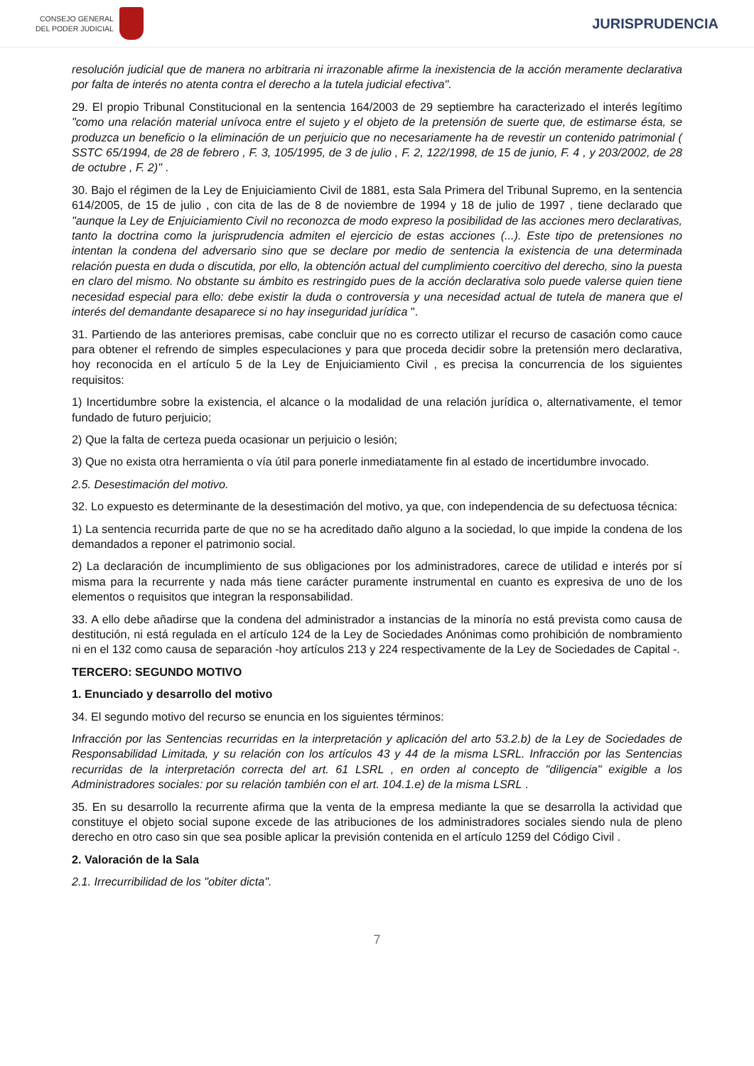CONSEJO GENERAL
DEL PODER JUDICIAL
JURISPRUDENCIA
resolución judicial que de manera no arbitraria ni irrazonable afirme la inexistencia de la acción meramente declarativa por falta de interés no atenta contra el derecho a la tutela judicial efectiva".
29. El propio Tribunal Constitucional en la sentencia 164/2003 de 29 septiembre ha caracterizado el interés legítimo "como una relación material unívoca entre el sujeto y el objeto de la pretensión de suerte que, de estimarse ésta, se produzca un beneficio o la eliminación de un perjuicio que no necesariamente ha de revestir un contenido patrimonial ( SSTC 65/1994, de 28 de febrero , F. 3, 105/1995, de 3 de julio , F. 2, 122/1998, de 15 de junio, F. 4 , y 203/2002, de 28 de octubre , F. 2)" .
30. Bajo el régimen de la Ley de Enjuiciamiento Civil de 1881, esta Sala Primera del Tribunal Supremo, en la sentencia 614/2005, de 15 de julio , con cita de las de 8 de noviembre de 1994 y 18 de julio de 1997 , tiene declarado que "aunque la Ley de Enjuiciamiento Civil no reconozca de modo expreso la posibilidad de las acciones mero declarativas, tanto la doctrina como la jurisprudencia admiten el ejercicio de estas acciones (...). Este tipo de pretensiones no intentan la condena del adversario sino que se declare por medio de sentencia la existencia de una determinada relación puesta en duda o discutida, por ello, la obtención actual del cumplimiento coercitivo del derecho, sino la puesta en claro del mismo. No obstante su ámbito es restringido pues de la acción declarativa solo puede valerse quien tiene necesidad especial para ello: debe existir la duda o controversia y una necesidad actual de tutela de manera que el interés del demandante desaparece si no hay inseguridad jurídica ".
31. Partiendo de las anteriores premisas, cabe concluir que no es correcto utilizar el recurso de casación como cauce para obtener el refrendo de simples especulaciones y para que proceda decidir sobre la pretensión mero declarativa, hoy reconocida en el artículo 5 de la Ley de Enjuiciamiento Civil , es precisa la concurrencia de los siguientes requisitos:
1) Incertidumbre sobre la existencia, el alcance o la modalidad de una relación jurídica o, alternativamente, el temor fundado de futuro perjuicio;
2) Que la falta de certeza pueda ocasionar un perjuicio o lesión;
3) Que no exista otra herramienta o vía útil para ponerle inmediatamente fin al estado de incertidumbre invocado.
2.5. Desestimación del motivo.
32. Lo expuesto es determinante de la desestimación del motivo, ya que, con independencia de su defectuosa técnica:
1) La sentencia recurrida parte de que no se ha acreditado daño alguno a la sociedad, lo que impide la condena de los demandados a reponer el patrimonio social.
2) La declaración de incumplimiento de sus obligaciones por los administradores, carece de utilidad e interés por sí misma para la recurrente y nada más tiene carácter puramente instrumental en cuanto es expresiva de uno de los elementos o requisitos que integran la responsabilidad.
33. A ello debe añadirse que la condena del administrador a instancias de la minoría no está prevista como causa de destitución, ni está regulada en el artículo 124 de la Ley de Sociedades Anónimas como prohibición de nombramiento ni en el 132 como causa de separación -hoy artículos 213 y 224 respectivamente de la Ley de Sociedades de Capital -.
TERCERO: SEGUNDO MOTIVO
1. Enunciado y desarrollo del motivo
34. El segundo motivo del recurso se enuncia en los siguientes términos:
Infracción por las Sentencias recurridas en la interpretación y aplicación del arto 53.2.b) de la Ley de Sociedades de Responsabilidad Limitada, y su relación con los artículos 43 y 44 de la misma LSRL. Infracción por las Sentencias recurridas de la interpretación correcta del art. 61 LSRL , en orden al concepto de "diligencia" exigible a los Administradores sociales: por su relación también con el art. 104.1.e) de la misma LSRL .
35. En su desarrollo la recurrente afirma que la venta de la empresa mediante la que se desarrolla la actividad que constituye el objeto social supone excede de las atribuciones de los administradores sociales siendo nula de pleno derecho en otro caso sin que sea posible aplicar la previsión contenida en el artículo 1259 del Código Civil .
2. Valoración de la Sala
2.1. Irrecurribilidad de los "obiter dicta".
7